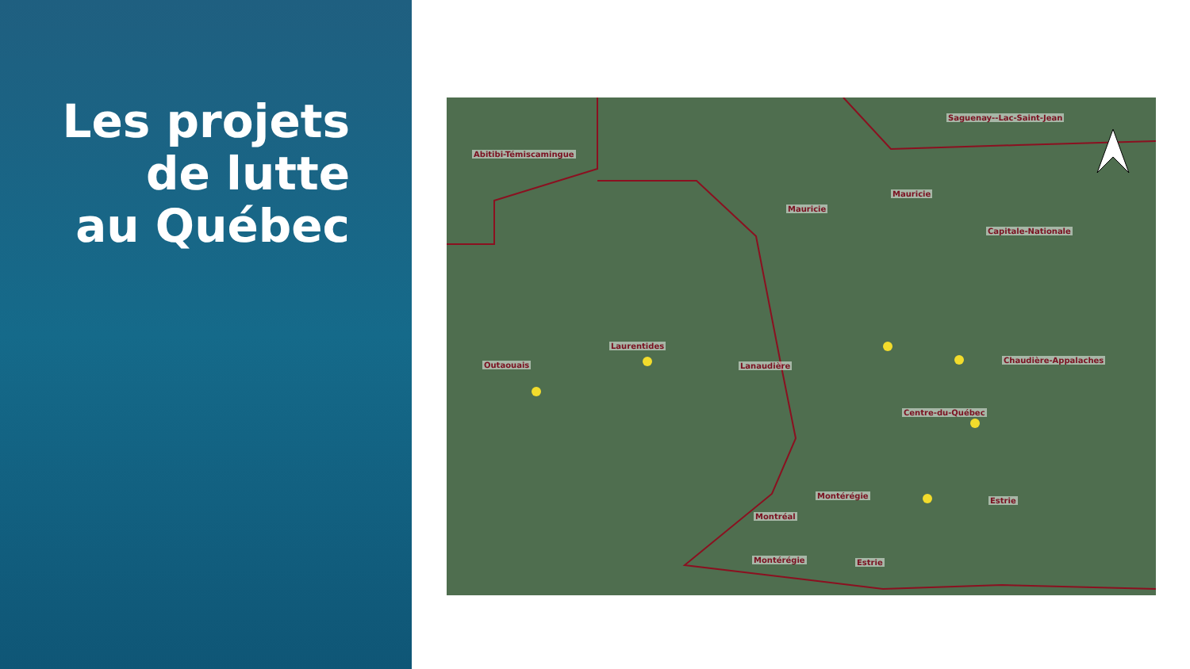Les projets
de lutte
au Québec
Saguenay--Lac-Saint-Jean
Abitibi-Témiscamingue
Mauricie
Mauricie
Capitale-Nationale
Laurentides
Outaouais Lanaudière
Chaudière-Appalaches
Centre-du-Québec
Montérégie
Estrie
Montréal
Montérégie Estrie